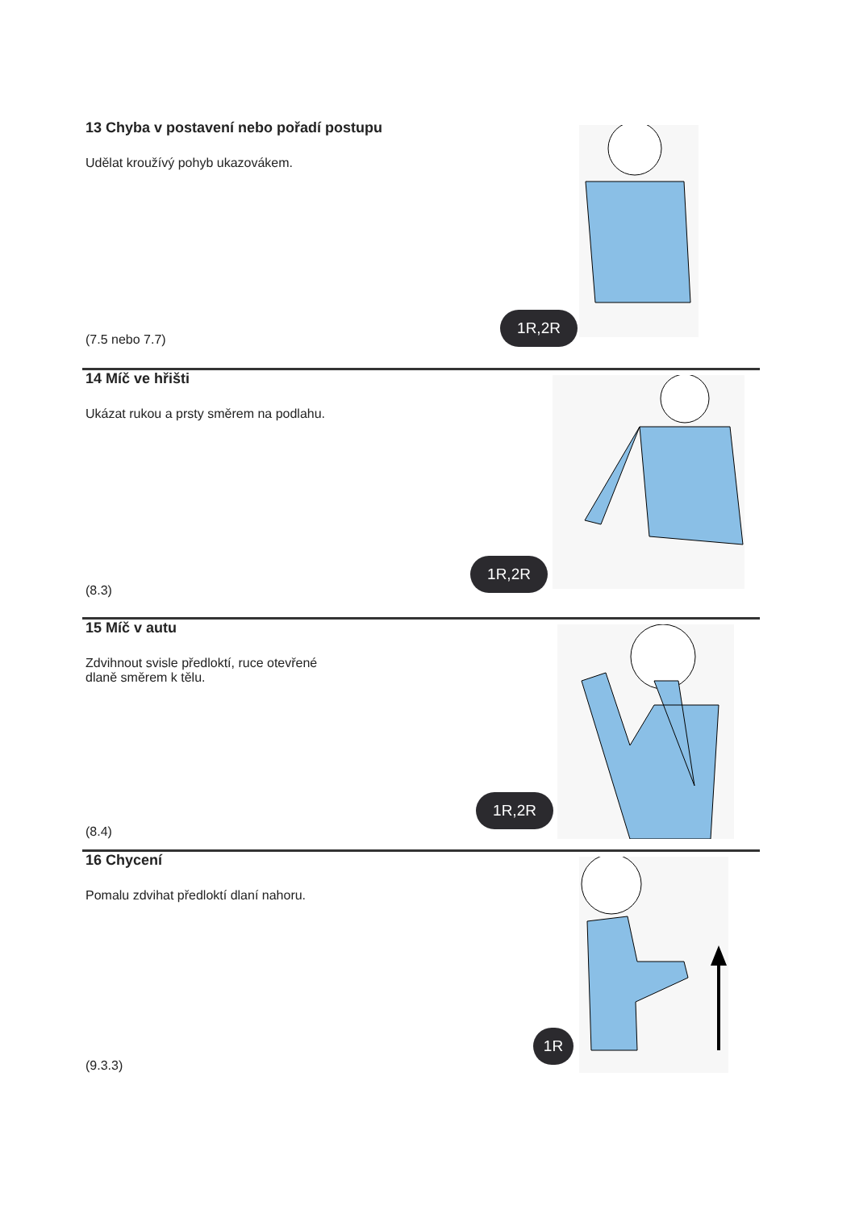13 Chyba v postavení nebo pořadí postupu
Udělat kroužívý pohyb ukazovákem.
1R,2R
(7.5 nebo 7.7)
14 Míč ve hřišti
Ukázat rukou a prsty směrem na podlahu.
1R,2R
(8.3)
15 Míč v autu
Zdvihnout svisle předloktí, ruce otevřené
dlaně směrem k tělu.
1R,2R
(8.4)
16 Chycení
Pomalu zdvihat předloktí dlaní nahoru.
1R
(9.3.3)